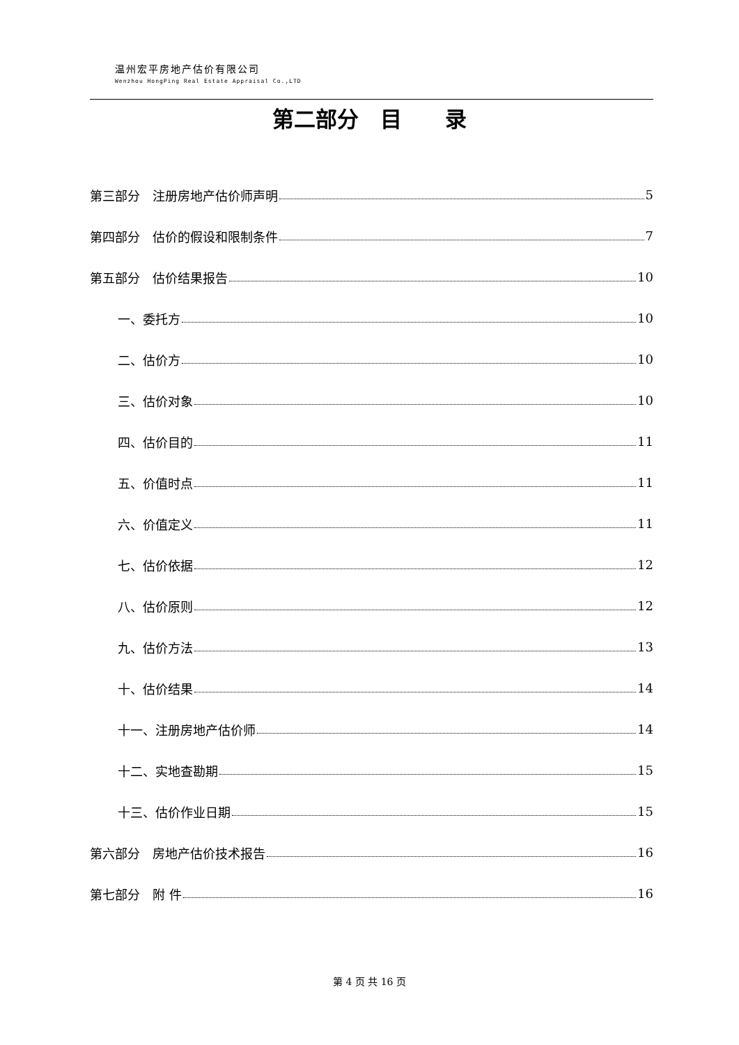温州宏平房地产估价有限公司
Wenzhou HongPing Real Estate Appraisal Co.,LTD
第二部分　目　　录
第三部分　注册房地产估价师声明 5
第四部分　估价的假设和限制条件 7
第五部分　估价结果报告 10
一、委托方 10
二、估价方 10
三、估价对象 10
四、估价目的 11
五、价值时点 11
六、价值定义 11
七、估价依据 12
八、估价原则 12
九、估价方法 13
十、估价结果 14
十一、注册房地产估价师 14
十二、实地查勘期 15
十三、估价作业日期 15
第六部分　房地产估价技术报告 16
第七部分　附 件 16
第 4 页 共 16 页